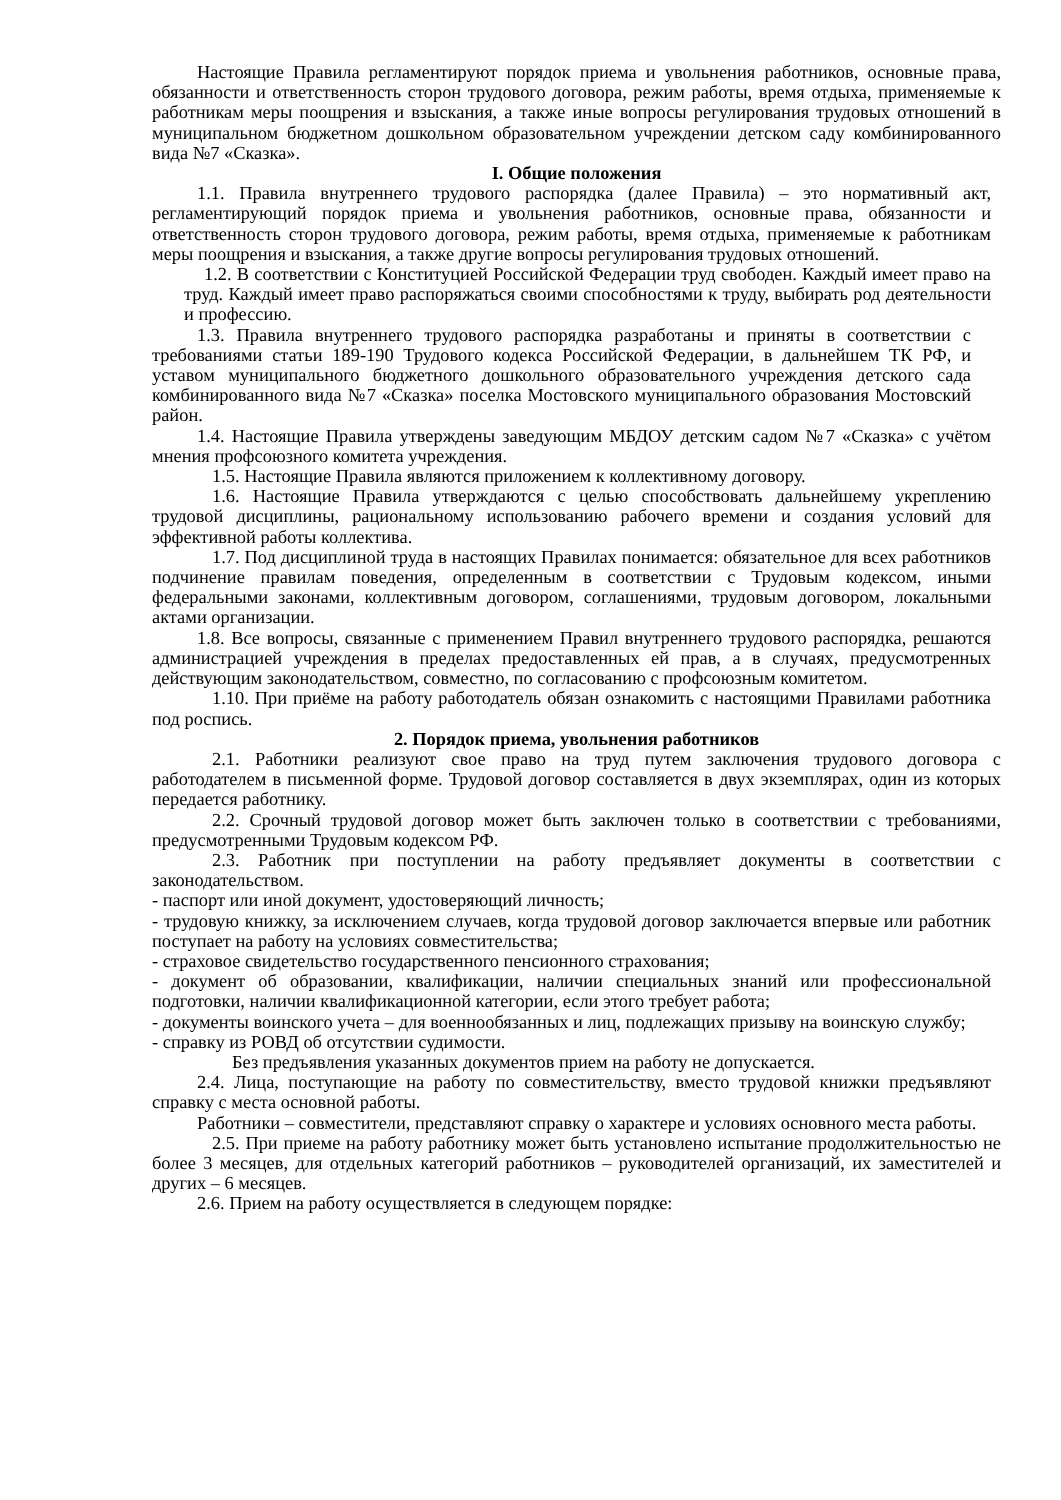Настоящие Правила регламентируют порядок приема и увольнения работников, основные права, обязанности и ответственность сторон трудового договора, режим работы, время отдыха, применяемые к работникам меры поощрения и взыскания, а также иные вопросы регулирования трудовых отношений в муниципальном бюджетном дошкольном образовательном учреждении детском саду комбинированного вида №7 «Сказка».
I. Общие положения
1.1. Правила внутреннего трудового распорядка (далее Правила) – это нормативный акт, регламентирующий порядок приема и увольнения работников, основные права, обязанности и ответственность сторон трудового договора, режим работы, время отдыха, применяемые к работникам меры поощрения и взыскания, а также другие вопросы регулирования трудовых отношений.
1.2. В соответствии с Конституцией Российской Федерации труд свободен. Каждый имеет право на труд. Каждый имеет право распоряжаться своими способностями к труду, выбирать род деятельности и профессию.
1.3. Правила внутреннего трудового распорядка разработаны и приняты в соответствии с требованиями статьи 189-190 Трудового кодекса Российской Федерации, в дальнейшем ТК РФ, и уставом муниципального бюджетного дошкольного образовательного учреждения детского сада комбинированного вида №7 «Сказка» поселка Мостовского муниципального образования Мостовский район.
1.4. Настоящие Правила утверждены заведующим МБДОУ детским садом №7 «Сказка» с учётом мнения профсоюзного комитета учреждения.
1.5. Настоящие Правила являются приложением к коллективному договору.
1.6. Настоящие Правила утверждаются с целью способствовать дальнейшему укреплению трудовой дисциплины, рациональному использованию рабочего времени и создания условий для эффективной работы коллектива.
1.7. Под дисциплиной труда в настоящих Правилах понимается: обязательное для всех работников подчинение правилам поведения, определенным в соответствии с Трудовым кодексом, иными федеральными законами, коллективным договором, соглашениями, трудовым договором, локальными актами организации.
1.8. Все вопросы, связанные с применением Правил внутреннего трудового распорядка, решаются администрацией учреждения в пределах предоставленных ей прав, а в случаях, предусмотренных действующим законодательством, совместно, по согласованию с профсоюзным комитетом.
1.10. При приёме на работу работодатель обязан ознакомить с настоящими Правилами работника под роспись.
2. Порядок приема, увольнения работников
2.1. Работники реализуют свое право на труд путем заключения трудового договора с работодателем в письменной форме. Трудовой договор составляется в двух экземплярах, один из которых передается работнику.
2.2. Срочный трудовой договор может быть заключен только в соответствии с требованиями, предусмотренными Трудовым кодексом РФ.
2.3. Работник при поступлении на работу предъявляет документы в соответствии с законодательством.
- паспорт или иной документ, удостоверяющий личность;
- трудовую книжку, за исключением случаев, когда трудовой договор заключается впервые или работник поступает на работу на условиях совместительства;
- страховое свидетельство государственного пенсионного страхования;
- документ об образовании, квалификации, наличии специальных знаний или профессиональной подготовки, наличии квалификационной категории, если этого требует работа;
- документы воинского учета – для военнообязанных и лиц, подлежащих призыву на воинскую службу;
- справку из РОВД об отсутствии судимости.
Без предъявления указанных документов прием на работу не допускается.
2.4. Лица, поступающие на работу по совместительству, вместо трудовой книжки предъявляют справку с места основной работы.
Работники – совместители, представляют справку о характере и условиях основного места работы.
2.5. При приеме на работу работнику может быть установлено испытание продолжительностью не более 3 месяцев, для отдельных категорий работников – руководителей организаций, их заместителей и других – 6 месяцев.
2.6. Прием на работу осуществляется в следующем порядке: